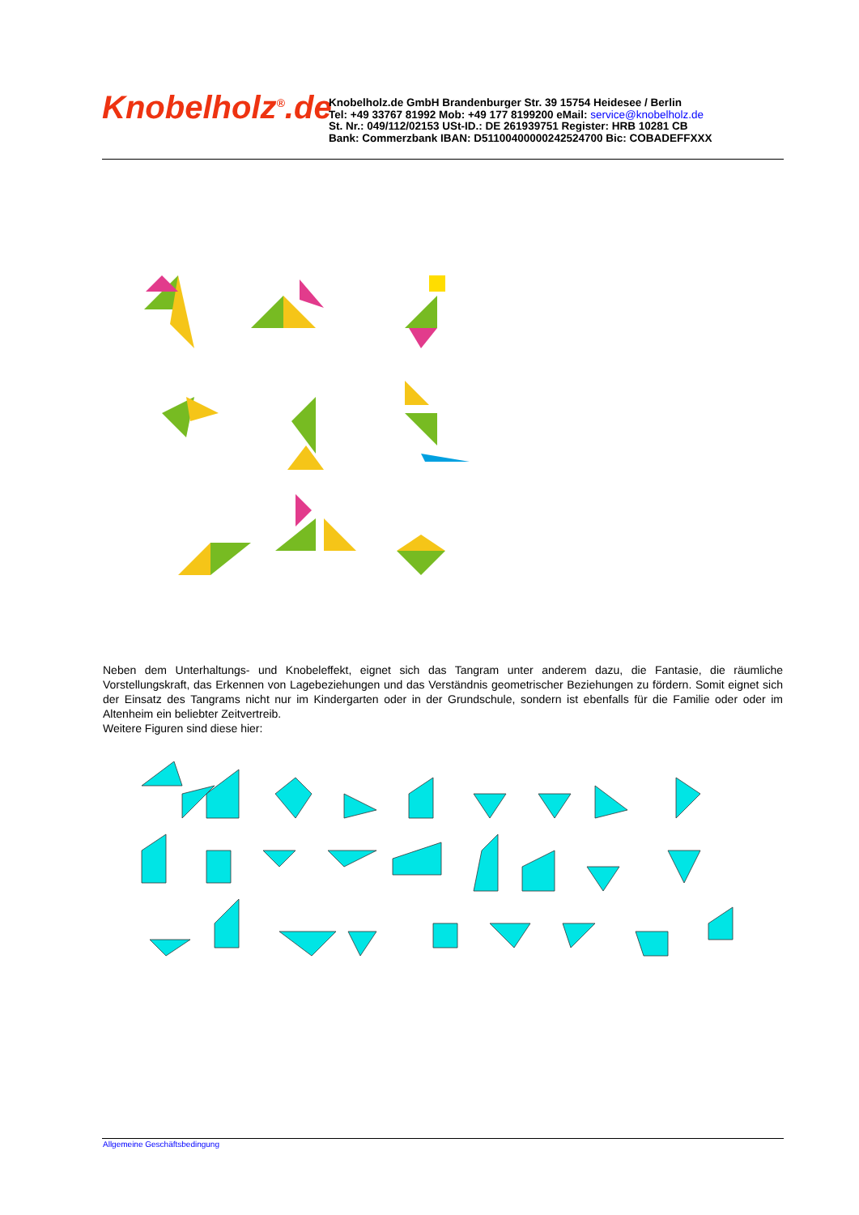Knobelholz<sup>®</sup>.de
Knobelholz.de GmbH Brandenburger Str. 39 15754 Heidesee / Berlin
Tel: +49 33767 81992 Mob: +49 177 8199200 eMail: service@knobelholz.de
St. Nr.: 049/112/02153 USt-ID.: DE 261939751 Register: HRB 10281 CB
Bank: Commerzbank IBAN: D51100400000242524700 Bic: COBADEFFXXX
Neben dem Unterhaltungs- und Knobeleffekt, eignet sich das Tangram unter anderem dazu, die Fantasie, die räumliche Vorstellungskraft, das Erkennen von Lagebeziehungen und das Verständnis geometrischer Beziehungen zu fördern. Somit eignet sich der Einsatz des Tangrams nicht nur im Kindergarten oder in der Grundschule, sondern ist ebenfalls für die Familie oder oder im Altenheim ein beliebter Zeitvertreib.
Weitere Figuren sind diese hier:
Allgemeine Geschäftsbedingung